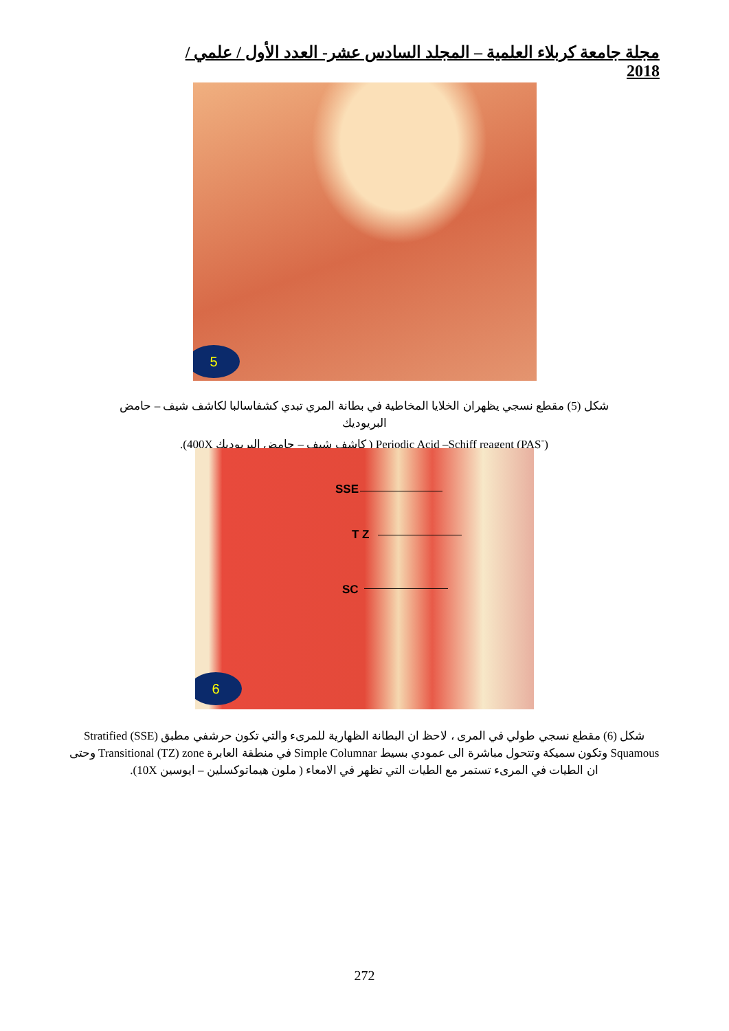مجلة جامعة كربلاء العلمية – المجلد السادس عشر- العدد الأول / علمي / 2018
5
شكل (5) مقطع نسجي يظهران الخلايا المخاطية في بطانة المري تبدي كشفاسالبا لكاشف شيف – حامض البريوديك
Periodic Acid –Schiff reagent (PAS<sup>-</sup>) ( كاشف شيف – حامض البريوديك 400X).
SSE
T Z
SC
6
شكل (6) مقطع نسجي طولي في المرى ، لاحظ ان البطانة الظهارية للمرىء والتي تكون حرشفي مطبق Stratified (SSE) Squamous وتكون سميكة وتتحول مباشرة الى عمودي بسيط Simple Columnar في منطقة العابرة Transitional (TZ) zone وحتى ان الطيات في المرىء تستمر مع الطيات التي تظهر في الامعاء ( ملون هيماتوكسلين – ايوسين 10X).
272